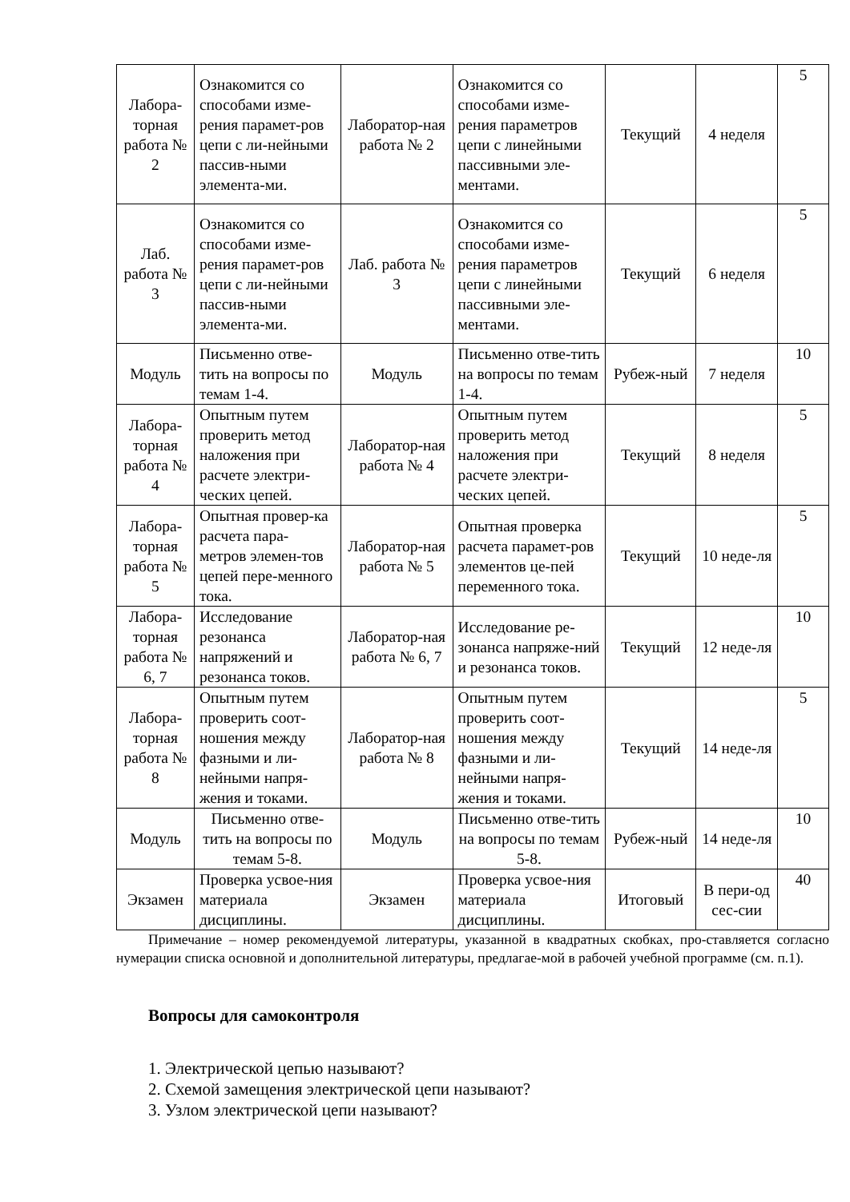| Лабора-торная работа № 2 | Ознакомится со способами изме-рения парамет-ров цепи с ли-нейными пассив-ными элемента-ми. | Лаборатор-ная работа № 2 | Ознакомится со способами изме-рения параметров цепи с линейными пассивными эле-ментами. | Текущий | 4 неделя | 5 |
| Лаб. работа № 3 | Ознакомится со способами изме-рения парамет-ров цепи с ли-нейными пассив-ными элемента-ми. | Лаб. работа № 3 | Ознакомится со способами изме-рения параметров цепи с линейными пассивными эле-ментами. | Текущий | 6 неделя | 5 |
| Модуль | Письменно отве-тить на вопросы по темам 1-4. | Модуль | Письменно отве-тить на вопросы по темам 1-4. | Рубеж-ный | 7 неделя | 10 |
| Лабора-торная работа № 4 | Опытным путем проверить метод наложения при расчете электри-ческих цепей. | Лаборатор-ная работа № 4 | Опытным путем проверить метод наложения при расчете электри-ческих цепей. | Текущий | 8 неделя | 5 |
| Лабора-торная работа № 5 | Опытная провер-ка расчета пара-метров элемен-тов цепей пере-менного тока. | Лаборатор-ная работа № 5 | Опытная проверка расчета парамет-ров элементов це-пей переменного тока. | Текущий | 10 неде-ля | 5 |
| Лабора-торная работа № 6, 7 | Исследование резонанса напряжений и резонанса токов. | Лаборатор-ная работа № 6, 7 | Исследование ре-зонанса напряже-ний и резонанса токов. | Текущий | 12 неде-ля | 10 |
| Лабора-торная работа № 8 | Опытным путем проверить соот-ношения между фазными и ли-нейными напря-жения и токами. | Лаборатор-ная работа № 8 | Опытным путем проверить соот-ношения между фазными и ли-нейными напря-жения и токами. | Текущий | 14 неде-ля | 5 |
| Модуль | Письменно отве-тить на вопросы по темам 5-8. | Модуль | Письменно отве-тить на вопросы по темам 5-8. | Рубеж-ный | 14 неде-ля | 10 |
| Экзамен | Проверка усвое-ния материала дисциплины. | Экзамен | Проверка усвое-ния материала дисциплины. | Итоговый | В пери-од сес-сии | 40 |
Примечание – номер рекомендуемой литературы, указанной в квадратных скобках, про-ставляется согласно нумерации списка основной и дополнительной литературы, предлагае-мой в рабочей учебной программе (см. п.1).
Вопросы для самоконтроля
1. Электрической цепью называют?
2. Схемой замещения электрической цепи называют?
3. Узлом электрической цепи называют?